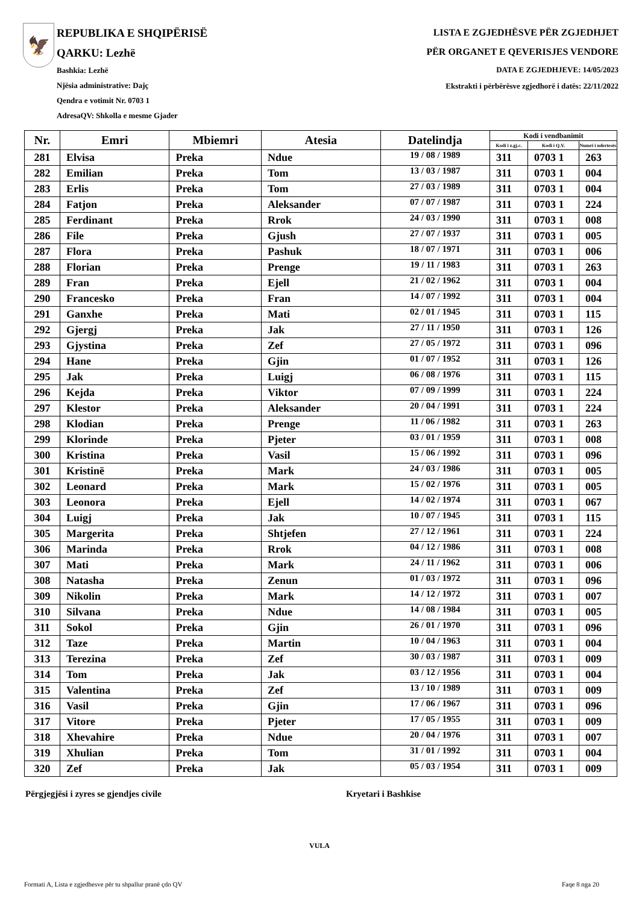🦅
REPUBLIKA E SHQIPËRISË
QARKU: Lezhë
Bashkia: Lezhë
Njësia administrative: Dajç
Qendra e votimit Nr. 0703 1
AdresaQV: Shkolla e mesme Gjader
LISTA E ZGJEDHËSVE PËR ZGJEDHJET
PËR ORGANET E QEVERISJES VENDORE
DATA E ZGJEDHJEVE: 14/05/2023
Ekstrakti i përbërësve zgjedhorë i datës: 22/11/2022
| Nr. | Emri | Mbiemri | Atesia | Datelindja | Kodi i vendbanimit | | |
| --- | --- | --- | --- | --- | --- | --- | --- |
| | | | | | Kodi i z.gj.c. | Kodi i Q.V. | Numri i ndertesës |
| 281 | Elvisa | Preka | Ndue | 19 / 08 / 1989 | 311 | 0703 1 | 263 |
| 282 | Emilian | Preka | Tom | 13 / 03 / 1987 | 311 | 0703 1 | 004 |
| 283 | Erlis | Preka | Tom | 27 / 03 / 1989 | 311 | 0703 1 | 004 |
| 284 | Fatjon | Preka | Aleksander | 07 / 07 / 1987 | 311 | 0703 1 | 224 |
| 285 | Ferdinant | Preka | Rrok | 24 / 03 / 1990 | 311 | 0703 1 | 008 |
| 286 | File | Preka | Gjush | 27 / 07 / 1937 | 311 | 0703 1 | 005 |
| 287 | Flora | Preka | Pashuk | 18 / 07 / 1971 | 311 | 0703 1 | 006 |
| 288 | Florian | Preka | Prenge | 19 / 11 / 1983 | 311 | 0703 1 | 263 |
| 289 | Fran | Preka | Ejell | 21 / 02 / 1962 | 311 | 0703 1 | 004 |
| 290 | Francesko | Preka | Fran | 14 / 07 / 1992 | 311 | 0703 1 | 004 |
| 291 | Ganxhe | Preka | Mati | 02 / 01 / 1945 | 311 | 0703 1 | 115 |
| 292 | Gjergj | Preka | Jak | 27 / 11 / 1950 | 311 | 0703 1 | 126 |
| 293 | Gjystina | Preka | Zef | 27 / 05 / 1972 | 311 | 0703 1 | 096 |
| 294 | Hane | Preka | Gjin | 01 / 07 / 1952 | 311 | 0703 1 | 126 |
| 295 | Jak | Preka | Luigj | 06 / 08 / 1976 | 311 | 0703 1 | 115 |
| 296 | Kejda | Preka | Viktor | 07 / 09 / 1999 | 311 | 0703 1 | 224 |
| 297 | Klestor | Preka | Aleksander | 20 / 04 / 1991 | 311 | 0703 1 | 224 |
| 298 | Klodian | Preka | Prenge | 11 / 06 / 1982 | 311 | 0703 1 | 263 |
| 299 | Klorinde | Preka | Pjeter | 03 / 01 / 1959 | 311 | 0703 1 | 008 |
| 300 | Kristina | Preka | Vasil | 15 / 06 / 1992 | 311 | 0703 1 | 096 |
| 301 | Kristinë | Preka | Mark | 24 / 03 / 1986 | 311 | 0703 1 | 005 |
| 302 | Leonard | Preka | Mark | 15 / 02 / 1976 | 311 | 0703 1 | 005 |
| 303 | Leonora | Preka | Ejell | 14 / 02 / 1974 | 311 | 0703 1 | 067 |
| 304 | Luigj | Preka | Jak | 10 / 07 / 1945 | 311 | 0703 1 | 115 |
| 305 | Margerita | Preka | Shtjefen | 27 / 12 / 1961 | 311 | 0703 1 | 224 |
| 306 | Marinda | Preka | Rrok | 04 / 12 / 1986 | 311 | 0703 1 | 008 |
| 307 | Mati | Preka | Mark | 24 / 11 / 1962 | 311 | 0703 1 | 006 |
| 308 | Natasha | Preka | Zenun | 01 / 03 / 1972 | 311 | 0703 1 | 096 |
| 309 | Nikolin | Preka | Mark | 14 / 12 / 1972 | 311 | 0703 1 | 007 |
| 310 | Silvana | Preka | Ndue | 14 / 08 / 1984 | 311 | 0703 1 | 005 |
| 311 | Sokol | Preka | Gjin | 26 / 01 / 1970 | 311 | 0703 1 | 096 |
| 312 | Taze | Preka | Martin | 10 / 04 / 1963 | 311 | 0703 1 | 004 |
| 313 | Terezina | Preka | Zef | 30 / 03 / 1987 | 311 | 0703 1 | 009 |
| 314 | Tom | Preka | Jak | 03 / 12 / 1956 | 311 | 0703 1 | 004 |
| 315 | Valentina | Preka | Zef | 13 / 10 / 1989 | 311 | 0703 1 | 009 |
| 316 | Vasil | Preka | Gjin | 17 / 06 / 1967 | 311 | 0703 1 | 096 |
| 317 | Vitore | Preka | Pjeter | 17 / 05 / 1955 | 311 | 0703 1 | 009 |
| 318 | Xhevahire | Preka | Ndue | 20 / 04 / 1976 | 311 | 0703 1 | 007 |
| 319 | Xhulian | Preka | Tom | 31 / 01 / 1992 | 311 | 0703 1 | 004 |
| 320 | Zef | Preka | Jak | 05 / 03 / 1954 | 311 | 0703 1 | 009 |
Përgjegjësi i zyres se gjendjes civile Kryetari i Bashkise
VULA
Formati A, Lista e zgjedhesve për tu shpallur pranë çdo QV Faqe 8 nga 20